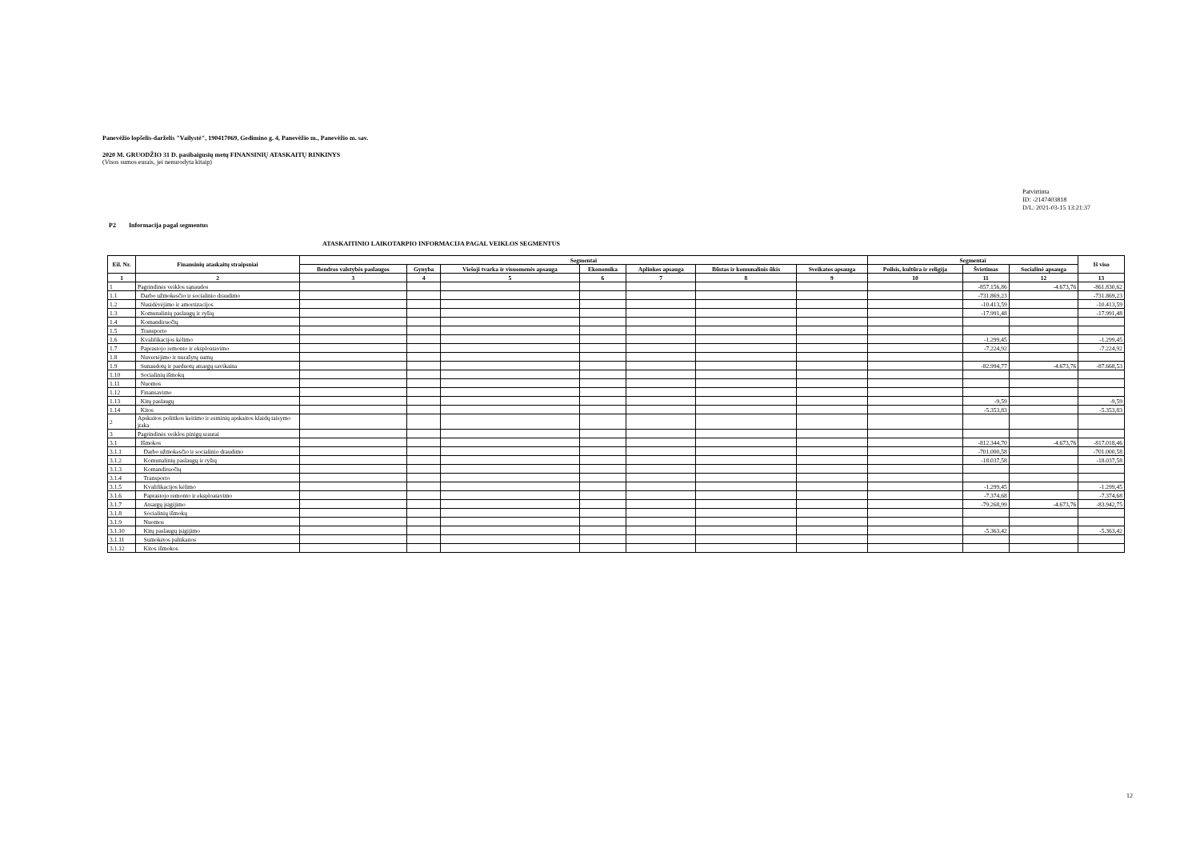Panevėžio lopšelis-darželis "Vailystė", 190417069, Gedimino g. 4, Panevėžio m., Panevėžio m. sav.
2020 M. GRUODŽIO 31 D. pasibaigusių metų FINANSINIŲ ATASKAITŲ RINKINYS
(Visos sumos eurais, jei nenurodyta kitaip)
Patvirtinta
ID: -2147403818
D/L: 2021-03-15 13:21:37
P2 Informacija pagal segmentus
ATASKAITINIO LAIKOTARPIO INFORMACIJA PAGAL VEIKLOS SEGMENTUS
| Eil. Nr. | Finansinių ataskaitų straipsniai | Segmentai | | | | | | | Segmentai | | | Iš viso |
| --- | --- | --- | --- | --- | --- | --- | --- | --- | --- | --- | --- | --- |
| | | Bendros valstybės paslaugos | Gynyba | Viešoji tvarka ir visuomenės apsauga | Ekonomika | Aplinkos apsauga | Būstas ir komunalinis ūkis | Sveikatos apsauga | Poilsis, kultūra ir religija | Švietimas | Socialinė apsauga | |
| 1 | 2 | 3 | 4 | 5 | 6 | 7 | 8 | 9 | 10 | 11 | 12 | 13 |
| 1 | Pagrindinės veiklos sąnaudos | | | | | | | | | -857.156,86 | -4.673,76 | -861.830,62 |
| 1.1 | Darbo užmokesčio ir socialinio draudimo | | | | | | | | | -731.869,23 | | -731.869,23 |
| 1.2 | Nusidėvėjimo ir amortizacijos | | | | | | | | | -10.413,59 | | -10.413,59 |
| 1.3 | Komunalinių paslaugų ir ryšių | | | | | | | | | -17.991,48 | | -17.991,48 |
| 1.4 | Komandiruočių | | | | | | | | | | | |
| 1.5 | Transporto | | | | | | | | | | | |
| 1.6 | Kvalifikacijos kėlimo | | | | | | | | | -1.299,45 | | -1.299,45 |
| 1.7 | Paprastojo remonto ir eksploatavimo | | | | | | | | | -7.224,92 | | -7.224,92 |
| 1.8 | Nuvertėjimo ir nurašytų sumų | | | | | | | | | | | |
| 1.9 | Sunaudotų ir parduotų atsargų savikaina | | | | | | | | | -82.994,77 | -4.673,76 | -87.668,53 |
| 1.10 | Socialinių išmokų | | | | | | | | | | | |
| 1.11 | Nuomos | | | | | | | | | | | |
| 1.12 | Finansavimo | | | | | | | | | | | |
| 1.13 | Kitų paslaugų | | | | | | | | | -9,59 | | -9,59 |
| 1.14 | Kitos | | | | | | | | | -5.353,83 | | -5.353,83 |
| 2 | Apskaitos politikos keitimo ir esminių apskaitos klaidų taisymo įtaka | | | | | | | | | | | |
| 3 | Pagrindinės veiklos pinigų srautai | | | | | | | | | | | |
| 3.1 | Išmokos | | | | | | | | | -812.344,70 | -4.673,76 | -817.018,46 |
| 3.1.1 | Darbo užmokesčio ir socialinio draudimo | | | | | | | | | -701.000,58 | | -701.000,58 |
| 3.1.2 | Komunalinių paslaugų ir ryšių | | | | | | | | | -18.037,58 | | -18.037,58 |
| 3.1.3 | Komandiruočių | | | | | | | | | | | |
| 3.1.4 | Transporto | | | | | | | | | | | |
| 3.1.5 | Kvalifikacijos kėlimo | | | | | | | | | -1.299,45 | | -1.299,45 |
| 3.1.6 | Paprastojo remonto ir eksploatavimo | | | | | | | | | -7.374,68 | | -7.374,68 |
| 3.1.7 | Atsargų įsigijimo | | | | | | | | | -79.268,99 | -4.673,76 | -83.942,75 |
| 3.1.8 | Socialinių išmokų | | | | | | | | | | | |
| 3.1.9 | Nuomos | | | | | | | | | | | |
| 3.1.10 | Kitų paslaugų įsigijimo | | | | | | | | | -5.363,42 | | -5.363,42 |
| 3.1.11 | Sumokėtos palūkanos | | | | | | | | | | | |
| 3.1.12 | Kitos išmokos | | | | | | | | | | | |
12